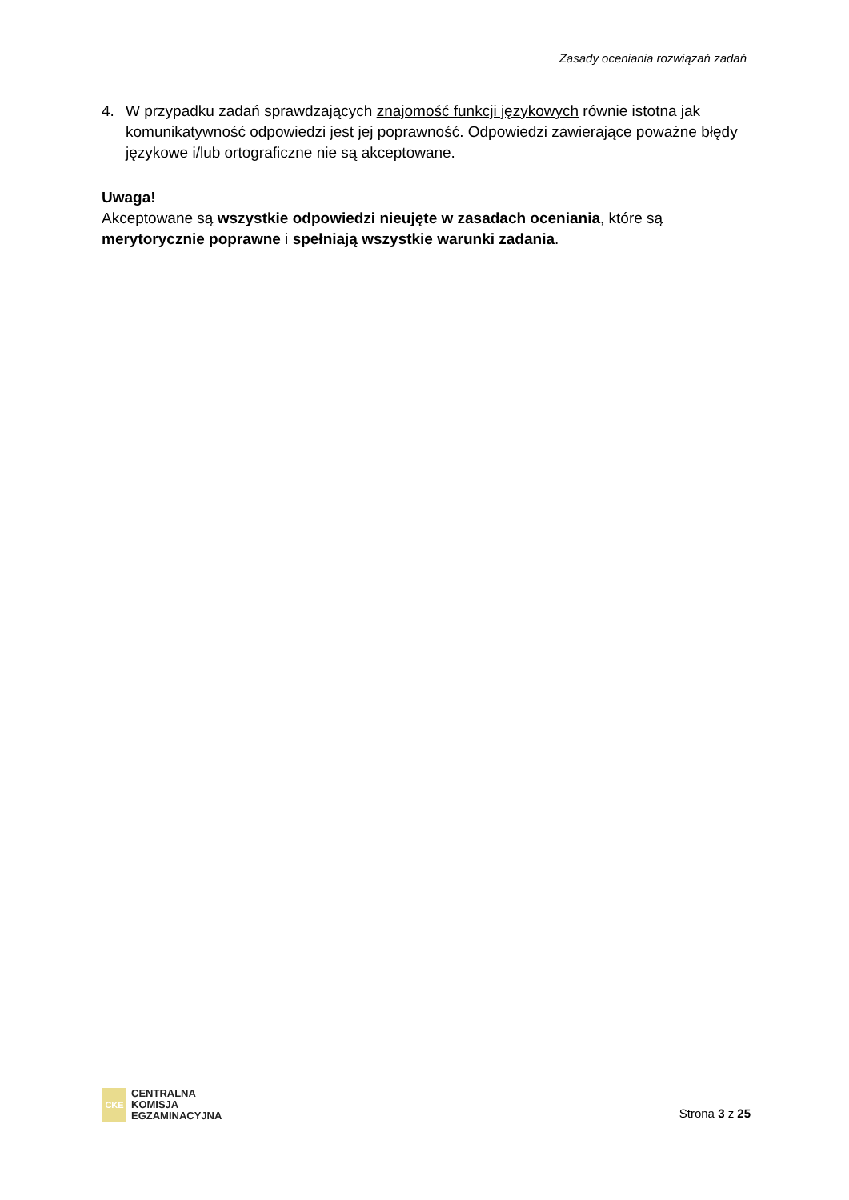Zasady oceniania rozwiązań zadań
4. W przypadku zadań sprawdzających znajomość funkcji językowych równie istotna jak komunikatywność odpowiedzi jest jej poprawność. Odpowiedzi zawierające poważne błędy językowe i/lub ortograficzne nie są akceptowane.
Uwaga!
Akceptowane są wszystkie odpowiedzi nieujęte w zasadach oceniania, które są merytorycznie poprawne i spełniają wszystkie warunki zadania.
CKE
CENTRALNA
KOMISJA
EGZAMINACYJNA
Strona 3 z 25